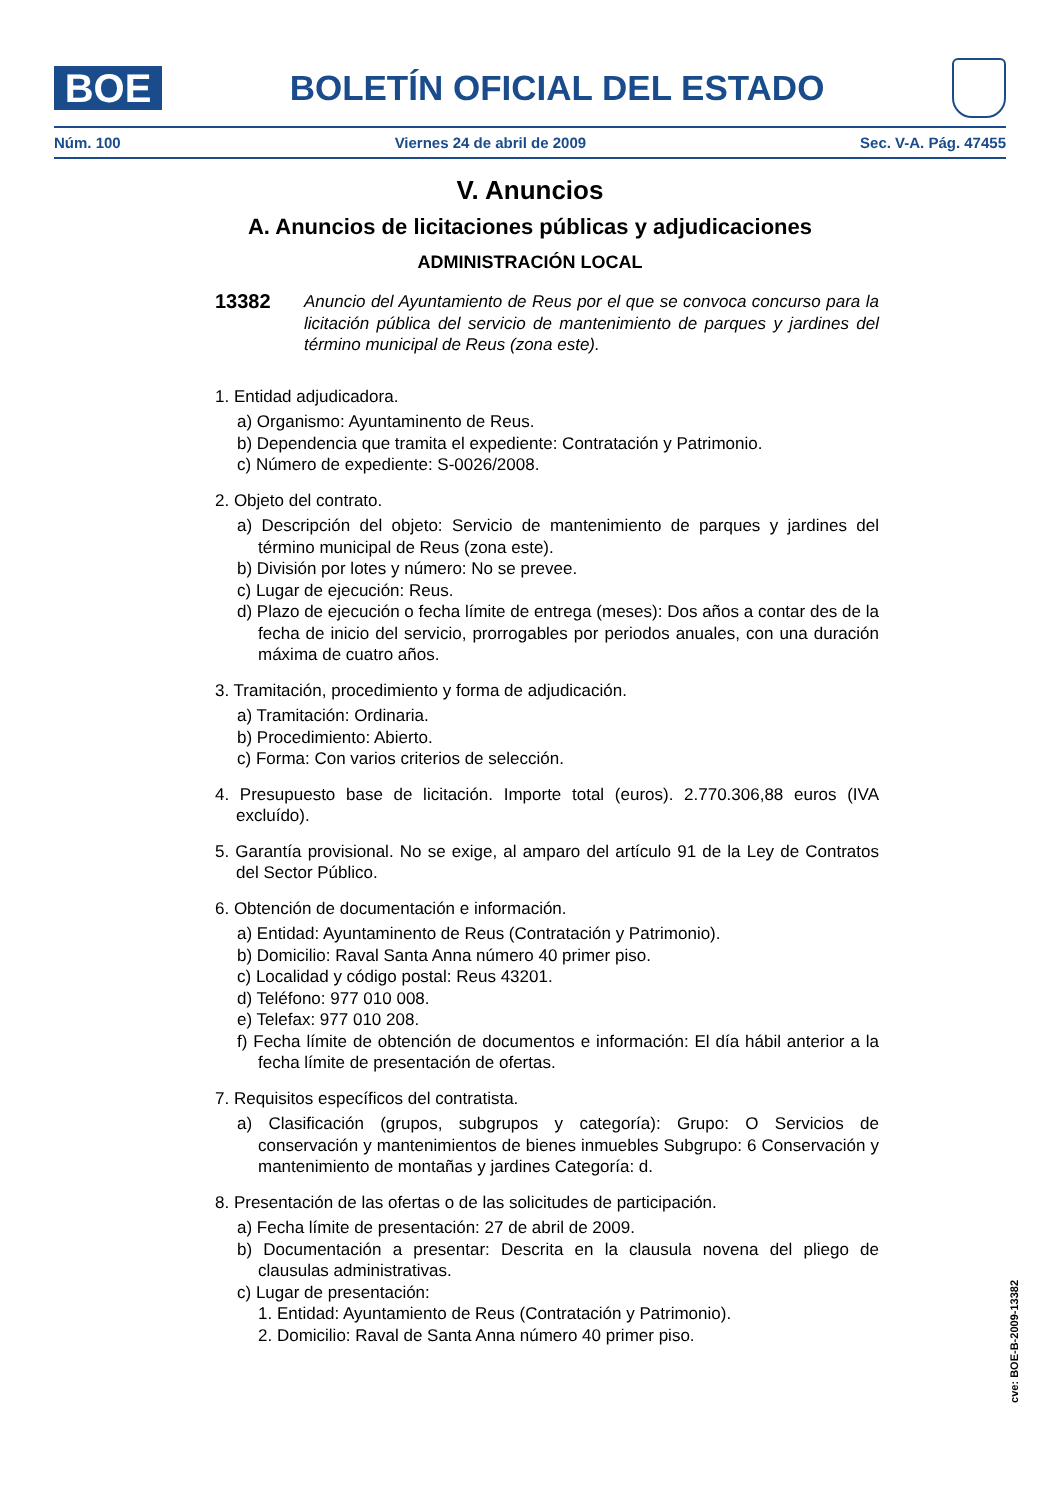BOE
BOLETÍN OFICIAL DEL ESTADO
Núm. 100 Viernes 24 de abril de 2009 Sec. V-A. Pág. 47455
V. Anuncios
A. Anuncios de licitaciones públicas y adjudicaciones
ADMINISTRACIÓN LOCAL
13382 Anuncio del Ayuntamiento de Reus por el que se convoca concurso para la licitación pública del servicio de mantenimiento de parques y jardines del término municipal de Reus (zona este).
1. Entidad adjudicadora.
a) Organismo: Ayuntaminento de Reus.
b) Dependencia que tramita el expediente: Contratación y Patrimonio.
c) Número de expediente: S-0026/2008.
2. Objeto del contrato.
a) Descripción del objeto: Servicio de mantenimiento de parques y jardines del término municipal de Reus (zona este).
b) División por lotes y número: No se prevee.
c) Lugar de ejecución: Reus.
d) Plazo de ejecución o fecha límite de entrega (meses): Dos años a contar des de la fecha de inicio del servicio, prorrogables por periodos anuales, con una duración máxima de cuatro años.
3. Tramitación, procedimiento y forma de adjudicación.
a) Tramitación: Ordinaria.
b) Procedimiento: Abierto.
c) Forma: Con varios criterios de selección.
4. Presupuesto base de licitación. Importe total (euros). 2.770.306,88 euros (IVA excluído).
5. Garantía provisional. No se exige, al amparo del artículo 91 de la Ley de Contratos del Sector Público.
6. Obtención de documentación e información.
a) Entidad: Ayuntaminento de Reus (Contratación y Patrimonio).
b) Domicilio: Raval Santa Anna número 40 primer piso.
c) Localidad y código postal: Reus 43201.
d) Teléfono: 977 010 008.
e) Telefax: 977 010 208.
f) Fecha límite de obtención de documentos e información: El día hábil anterior a la fecha límite de presentación de ofertas.
7. Requisitos específicos del contratista.
a) Clasificación (grupos, subgrupos y categoría): Grupo: O Servicios de conservación y mantenimientos de bienes inmuebles Subgrupo: 6 Conservación y mantenimiento de montañas y jardines Categoría: d.
8. Presentación de las ofertas o de las solicitudes de participación.
a) Fecha límite de presentación: 27 de abril de 2009.
b) Documentación a presentar: Descrita en la clausula novena del pliego de clausulas administrativas.
c) Lugar de presentación:
1. Entidad: Ayuntamiento de Reus (Contratación y Patrimonio).
2. Domicilio: Raval de Santa Anna número 40 primer piso.
cve: BOE-B-2009-13382